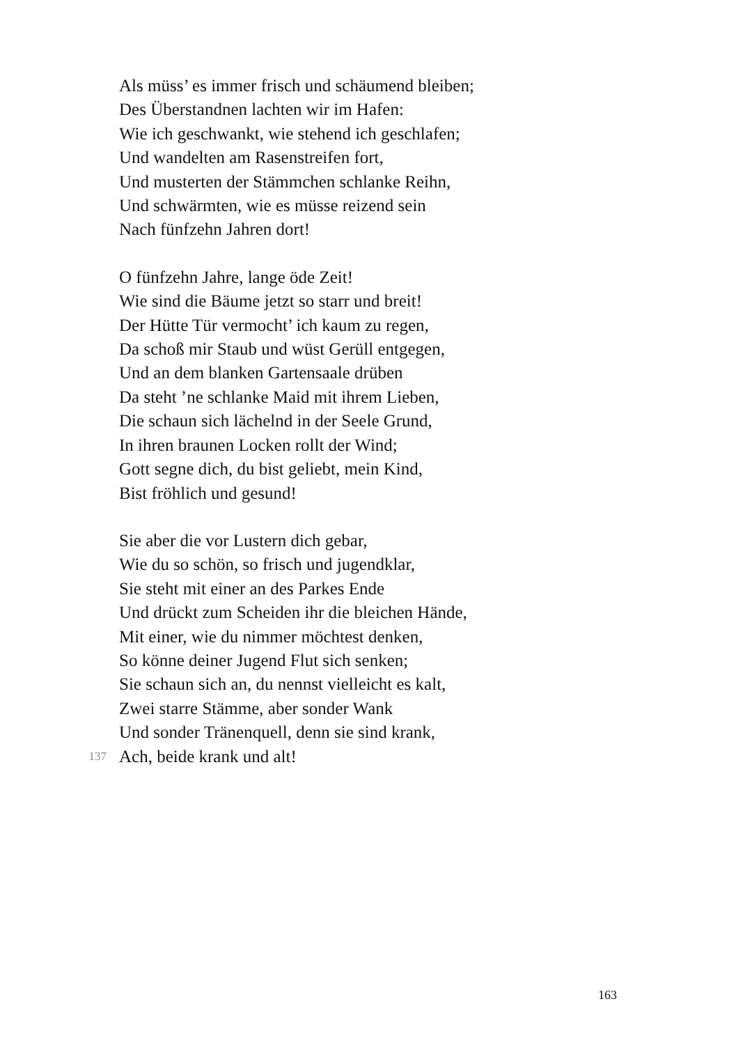Als müss’ es immer frisch und schäumend bleiben;
Des Überstandnen lachten wir im Hafen:
Wie ich geschwankt, wie stehend ich geschlafen;
Und wandelten am Rasenstreifen fort,
Und musterten der Stämmchen schlanke Reihn,
Und schwärmten, wie es müsse reizend sein
Nach fünfzehn Jahren dort!
O fünfzehn Jahre, lange öde Zeit!
Wie sind die Bäume jetzt so starr und breit!
Der Hütte Tür vermocht’ ich kaum zu regen,
Da schoß mir Staub und wüst Gerüll entgegen,
Und an dem blanken Gartensaale drüben
Da steht ’ne schlanke Maid mit ihrem Lieben,
Die schaun sich lächelnd in der Seele Grund,
In ihren braunen Locken rollt der Wind;
Gott segne dich, du bist geliebt, mein Kind,
Bist fröhlich und gesund!
Sie aber die vor Lustern dich gebar,
Wie du so schön, so frisch und jugendklar,
Sie steht mit einer an des Parkes Ende
Und drückt zum Scheiden ihr die bleichen Hände,
Mit einer, wie du nimmer möchtest denken,
So könne deiner Jugend Flut sich senken;
Sie schaun sich an, du nennst vielleicht es kalt,
Zwei starre Stämme, aber sonder Wank
Und sonder Tränenquell, denn sie sind krank,
137 Ach, beide krank und alt!
163